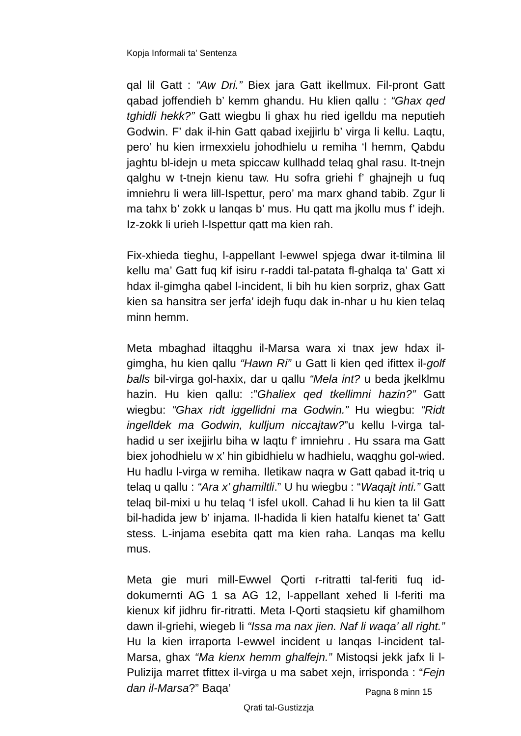Kopja Informali ta' Sentenza
qal lil Gatt : “Aw Dri.” Biex jara Gatt ikellmux. Fil-pront Gatt qabad joffendieh b’ kemm ghandu. Hu klien qallu : “Ghax qed tghidli hekk?” Gatt wiegbu li ghax hu ried igelldu ma neputieh Godwin. F’ dak il-hin Gatt qabad ixejjirlu b’ virga li kellu. Laqtu, pero’ hu kien irmexxielu johodhielu u remiha ‘l hemm, Qabdu jaghtu bl-idejn u meta spiccaw kullhadd telaq ghal rasu. It-tnejn qalghu w t-tnejn kienu taw. Hu sofra griehi f’ ghajnejh u fuq imniehru li wera lill-Ispettur, pero’ ma marx ghand tabib. Zgur li ma tahx b’ zokk u lanqas b’ mus. Hu qatt ma jkollu mus f’ idejh. Iz-zokk li urieh l-Ispettur qatt ma kien rah.
Fix-xhieda tieghu, l-appellant l-ewwel spjega dwar it-tilmina lil kellu ma’ Gatt fuq kif isiru r-raddi tal-patata fl-ghalqa ta’ Gatt xi hdax il-gimgha qabel l-incident, li bih hu kien sorpriz, ghax Gatt kien sa hansitra ser jerfa’ idejh fuqu dak in-nhar u hu kien telaq minn hemm.
Meta mbaghad iltaqghu il-Marsa wara xi tnax jew hdax il-gimgha, hu kien qallu “Hawn Ri” u Gatt li kien qed ifittex il-golf balls bil-virga gol-haxix, dar u qallu “Mela int? u beda jkelklmu hazin. Hu kien qallu: :”Ghaliex qed tkellimni hazin?” Gatt wiegbu: “Ghax ridt iggellidni ma Godwin.” Hu wiegbu: “Ridt ingelldek ma Godwin, kulljum niccajtaw?”u kellu l-virga tal-hadid u ser ixejjirlu biha w laqtu f’ imniehru . Hu ssara ma Gatt biex johodhielu w x’ hin gibidhielu w hadhielu, waqghu gol-wied. Hu hadlu l-virga w remiha. Iletikaw naqra w Gatt qabad it-triq u telaq u qallu : “Ara x’ ghamiltli.” U hu wiegbu : “Waqajt inti.” Gatt telaq bil-mixi u hu telaq ‘l isfel ukoll. Cahad li hu kien ta lil Gatt bil-hadida jew b’ injama. Il-hadida li kien hatalfu kienet ta’ Gatt stess. L-injama esebita qatt ma kien raha. Lanqas ma kellu mus.
Meta gie muri mill-Ewwel Qorti r-ritratti tal-feriti fuq id-dokumernti AG 1 sa AG 12, l-appellant xehed li l-feriti ma kienux kif jidhru fir-ritratti. Meta l-Qorti staqsietu kif ghamilhom dawn il-griehi, wiegeb li “Issa ma nax jien. Naf li waqa’ all right.” Hu la kien irraporta l-ewwel incident u lanqas l-incident tal-Marsa, ghax “Ma kienx hemm ghalfejn.” Mistoqsi jekk jafx li l-Pulizija marret tfittex il-virga u ma sabet xejn, irrisponda : “Fejn dan il-Marsa?” Baqa’
Pagna 8 minn 15
Qrati tal-Gustizzja